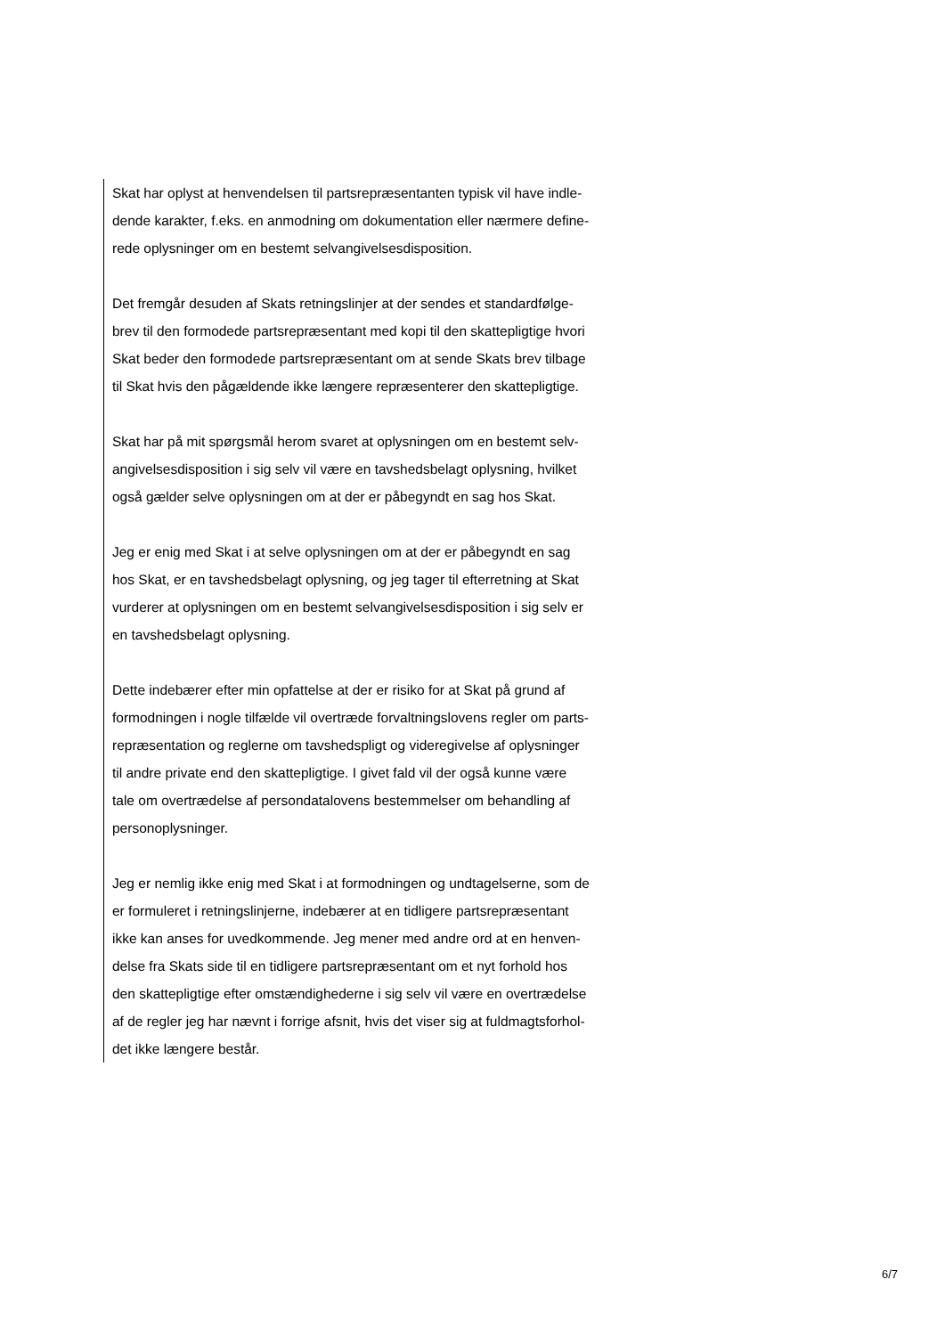Skat har oplyst at henvendelsen til partsrepræsentanten typisk vil have indle-
dende karakter, f.eks. en anmodning om dokumentation eller nærmere define-
rede oplysninger om en bestemt selvangivelsesdisposition.
Det fremgår desuden af Skats retningslinjer at der sendes et standardfølge-
brev til den formodede partsrepræsentant med kopi til den skattepligtige hvori
Skat beder den formodede partsrepræsentant om at sende Skats brev tilbage
til Skat hvis den pågældende ikke længere repræsenterer den skattepligtige.
Skat har på mit spørgsmål herom svaret at oplysningen om en bestemt selv-
angivelsesdisposition i sig selv vil være en tavshedsbelagt oplysning, hvilket
også gælder selve oplysningen om at der er påbegyndt en sag hos Skat.
Jeg er enig med Skat i at selve oplysningen om at der er påbegyndt en sag
hos Skat, er en tavshedsbelagt oplysning, og jeg tager til efterretning at Skat
vurderer at oplysningen om en bestemt selvangivelsesdisposition i sig selv er
en tavshedsbelagt oplysning.
Dette indebærer efter min opfattelse at der er risiko for at Skat på grund af
formodningen i nogle tilfælde vil overtræde forvaltningslovens regler om parts-
repræsentation og reglerne om tavshedspligt og videregivelse af oplysninger
til andre private end den skattepligtige. I givet fald vil der også kunne være
tale om overtrædelse af persondatalovens bestemmelser om behandling af
personoplysninger.
Jeg er nemlig ikke enig med Skat i at formodningen og undtagelserne, som de
er formuleret i retningslinjerne, indebærer at en tidligere partsrepræsentant
ikke kan anses for uvedkommende. Jeg mener med andre ord at en henven-
delse fra Skats side til en tidligere partsrepræsentant om et nyt forhold hos
den skattepligtige efter omstændighederne i sig selv vil være en overtrædelse
af de regler jeg har nævnt i forrige afsnit, hvis det viser sig at fuldmagtsforhol-
det ikke længere består.
6/7